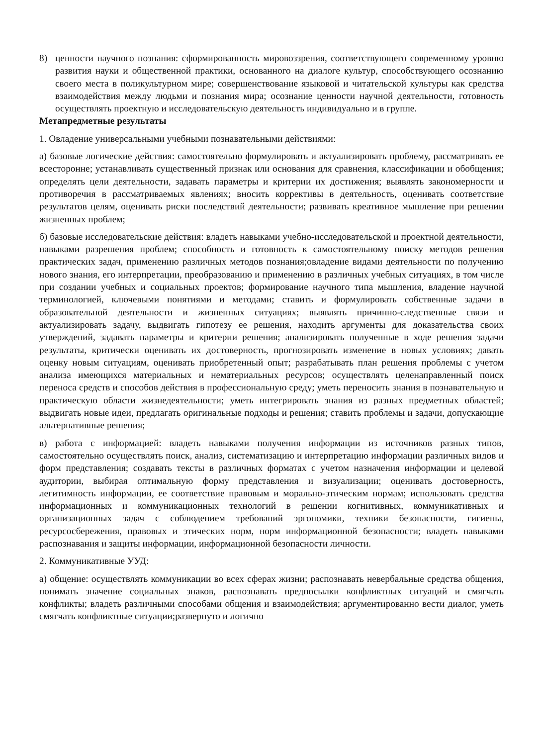8) ценности научного познания: сформированность мировоззрения, соответствующего современному уровню развития науки и общественной практики, основанного на диалоге культур, способствующего осознанию своего места в поликультурном мире; совершенствование языковой и читательской культуры как средства взаимодействия между людьми и познания мира; осознание ценности научной деятельности, готовность осуществлять проектную и исследовательскую деятельность индивидуально и в группе.
Метапредметные результаты
1. Овладение универсальными учебными познавательными действиями:
а) базовые логические действия: самостоятельно формулировать и актуализировать проблему, рассматривать ее всесторонне; устанавливать существенный признак или основания для сравнения, классификации и обобщения; определять цели деятельности, задавать параметры и критерии их достижения; выявлять закономерности и противоречия в рассматриваемых явлениях; вносить коррективы в деятельность, оценивать соответствие результатов целям, оценивать риски последствий деятельности; развивать креативное мышление при решении жизненных проблем;
б) базовые исследовательские действия: владеть навыками учебно-исследовательской и проектной деятельности, навыками разрешения проблем; способность и готовность к самостоятельному поиску методов решения практических задач, применению различных методов познания;овладение видами деятельности по получению нового знания, его интерпретации, преобразованию и применению в различных учебных ситуациях, в том числе при создании учебных и социальных проектов; формирование научного типа мышления, владение научной терминологией, ключевыми понятиями и методами; ставить и формулировать собственные задачи в образовательной деятельности и жизненных ситуациях; выявлять причинно-следственные связи и актуализировать задачу, выдвигать гипотезу ее решения, находить аргументы для доказательства своих утверждений, задавать параметры и критерии решения; анализировать полученные в ходе решения задачи результаты, критически оценивать их достоверность, прогнозировать изменение в новых условиях; давать оценку новым ситуациям, оценивать приобретенный опыт; разрабатывать план решения проблемы с учетом анализа имеющихся материальных и нематериальных ресурсов; осуществлять целенаправленный поиск переноса средств и способов действия в профессиональную среду; уметь переносить знания в познавательную и практическую области жизнедеятельности; уметь интегрировать знания из разных предметных областей; выдвигать новые идеи, предлагать оригинальные подходы и решения; ставить проблемы и задачи, допускающие альтернативные решения;
в) работа с информацией: владеть навыками получения информации из источников разных типов, самостоятельно осуществлять поиск, анализ, систематизацию и интерпретацию информации различных видов и форм представления; создавать тексты в различных форматах с учетом назначения информации и целевой аудитории, выбирая оптимальную форму представления и визуализации; оценивать достоверность, легитимность информации, ее соответствие правовым и морально-этическим нормам; использовать средства информационных и коммуникационных технологий в решении когнитивных, коммуникативных и организационных задач с соблюдением требований эргономики, техники безопасности, гигиены, ресурсосбережения, правовых и этических норм, норм информационной безопасности; владеть навыками распознавания и защиты информации, информационной безопасности личности.
2. Коммуникативные УУД:
а) общение: осуществлять коммуникации во всех сферах жизни; распознавать невербальные средства общения, понимать значение социальных знаков, распознавать предпосылки конфликтных ситуаций и смягчать конфликты; владеть различными способами общения и взаимодействия; аргументированно вести диалог, уметь смягчать конфликтные ситуации;развернуто и логично